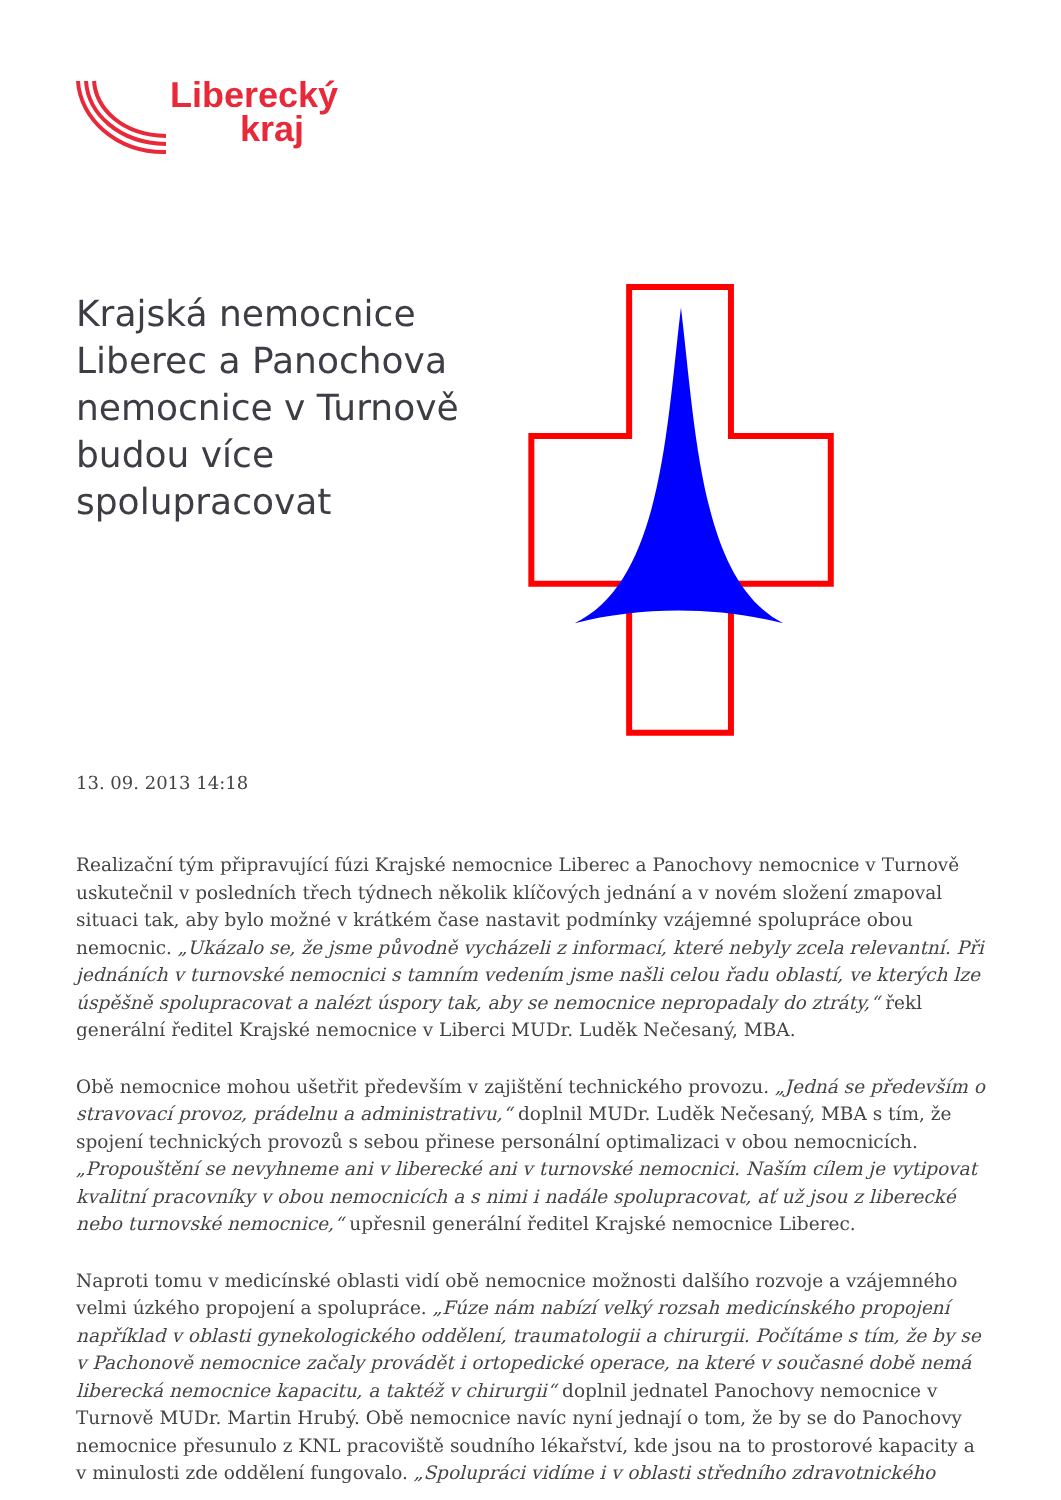Liberecký
kraj
Krajská nemocnice Liberec a Panochova nemocnice v Turnově budou více spolupracovat
13. 09. 2013 14:18
Realizační tým připravující fúzi Krajské nemocnice Liberec a Panochovy nemocnice v Turnově uskutečnil v posledních třech týdnech několik klíčových jednání a v novém složení zmapoval situaci tak, aby bylo možné v krátkém čase nastavit podmínky vzájemné spolupráce obou nemocnic. „Ukázalo se, že jsme původně vycházeli z informací, které nebyly zcela relevantní. Při jednáních v turnovské nemocnici s tamním vedením jsme našli celou řadu oblastí, ve kterých lze úspěšně spolupracovat a nalézt úspory tak, aby se nemocnice nepropadaly do ztráty,“ řekl generální ředitel Krajské nemocnice v Liberci MUDr. Luděk Nečesaný, MBA.
Obě nemocnice mohou ušetřit především v zajištění technického provozu. „Jedná se především o stravovací provoz, prádelnu a administrativu,“ doplnil MUDr. Luděk Nečesaný, MBA s tím, že spojení technických provozů s sebou přinese personální optimalizaci v obou nemocnicích. „Propouštění se nevyhneme ani v liberecké ani v turnovské nemocnici. Naším cílem je vytipovat kvalitní pracovníky v obou nemocnicích a s nimi i nadále spolupracovat, ať už jsou z liberecké nebo turnovské nemocnice,“ upřesnil generální ředitel Krajské nemocnice Liberec.
Naproti tomu v medicínské oblasti vidí obě nemocnice možnosti dalšího rozvoje a vzájemného velmi úzkého propojení a spolupráce. „Fúze nám nabízí velký rozsah medicínského propojení například v oblasti gynekologického oddělení, traumatologii a chirurgii. Počítáme s tím, že by se v Pachonově nemocnice začaly provádět i ortopedické operace, na které v současné době nemá liberecká nemocnice kapacitu, a taktéž v chirurgii“ doplnil jednatel Panochovy nemocnice v Turnově MUDr. Martin Hrubý. Obě nemocnice navíc nyní jednají o tom, že by se do Panochovy nemocnice přesunulo z KNL pracoviště soudního lékařství, kde jsou na to prostorové kapacity a v minulosti zde oddělení fungovalo. „Spolupráci vidíme i v oblasti středního zdravotnického